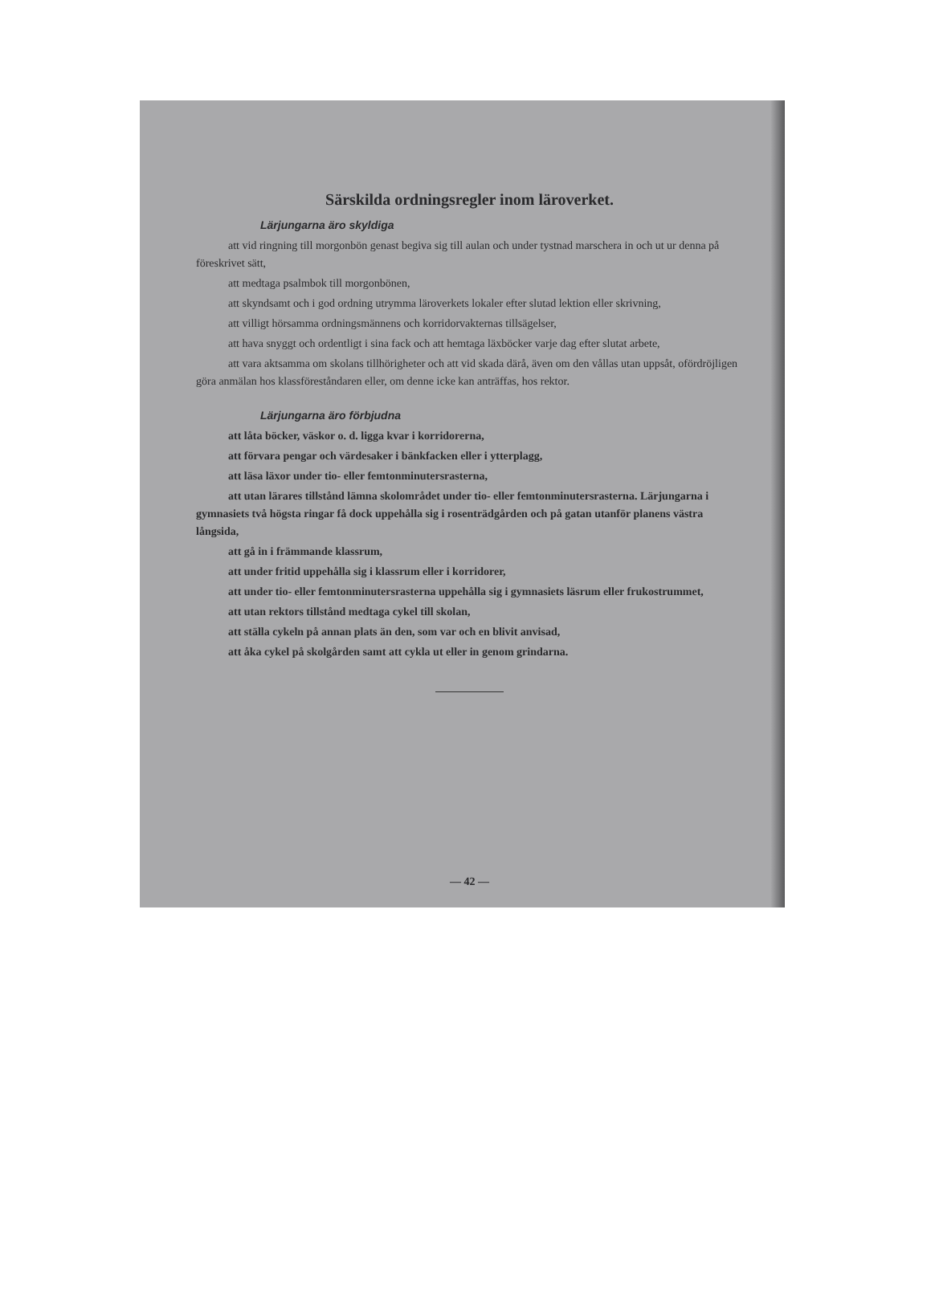Särskilda ordningsregler inom läroverket.
Lärjungarna äro skyldiga
att vid ringning till morgonbön genast begiva sig till aulan och under tystnad marschera in och ut ur denna på föreskrivet sätt,
att medtaga psalmbok till morgonbönen,
att skyndsamt och i god ordning utrymma läroverkets lokaler efter slutad lektion eller skrivning,
att villigt hörsamma ordningsmännens och korridorvakternas tillsägelser,
att hava snyggt och ordentligt i sina fack och att hemtaga läxböcker varje dag efter slutat arbete,
att vara aktsamma om skolans tillhörigheter och att vid skada därå, även om den vållas utan uppsåt, ofördröjligen göra anmälan hos klassföreståndaren eller, om denne icke kan anträffas, hos rektor.
Lärjungarna äro förbjudna
att låta böcker, väskor o. d. ligga kvar i korridorerna,
att förvara pengar och värdesaker i bänkfacken eller i ytterplagg,
att läsa läxor under tio- eller femtonminutersrasterna,
att utan lärares tillstånd lämna skolområdet under tio- eller femtonminutersrasterna. Lärjungarna i gymnasiets två högsta ringar få dock uppehålla sig i rosenträdgården och på gatan utanför planens västra långsida,
att gå in i främmande klassrum,
att under fritid uppehålla sig i klassrum eller i korridorer,
att under tio- eller femtonminutersrasterna uppehålla sig i gymnasiets läsrum eller frukostrummet,
att utan rektors tillstånd medtaga cykel till skolan,
att ställa cykeln på annan plats än den, som var och en blivit anvisad,
att åka cykel på skolgården samt att cykla ut eller in genom grindarna.
— 42 —